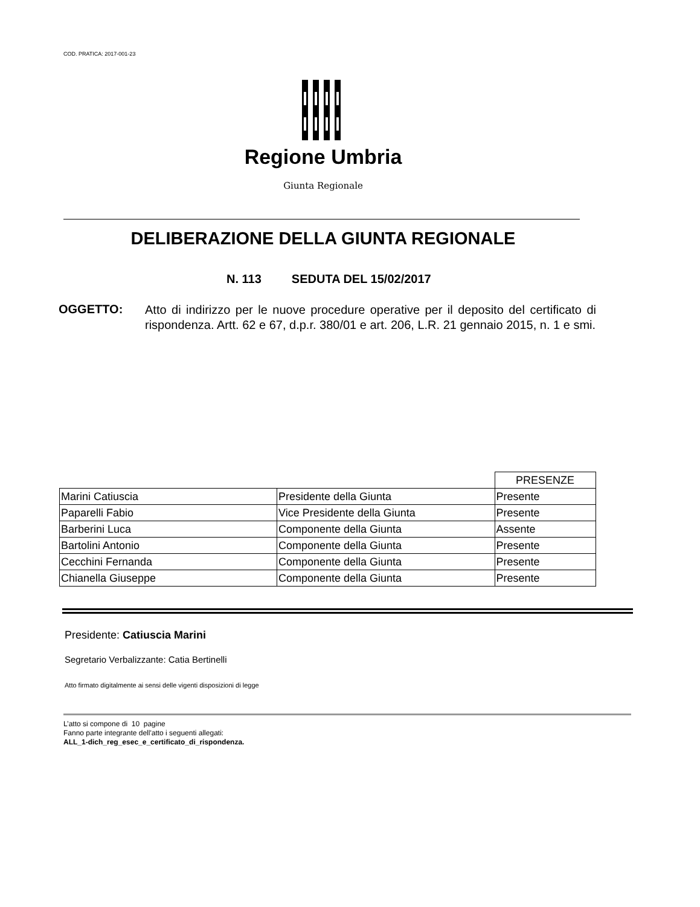COD. PRATICA: 2017-001-23
Regione Umbria
Giunta Regionale
DELIBERAZIONE DELLA GIUNTA REGIONALE
N. 113 SEDUTA DEL 15/02/2017
OGGETTO: Atto di indirizzo per le nuove procedure operative per il deposito del certificato di rispondenza. Artt. 62 e 67, d.p.r. 380/01 e art. 206, L.R. 21 gennaio 2015, n. 1 e smi.
| | | PRESENZE |
| --- | --- | --- |
| Marini Catiuscia | Presidente della Giunta | Presente |
| Paparelli Fabio | Vice Presidente della Giunta | Presente |
| Barberini Luca | Componente della Giunta | Assente |
| Bartolini Antonio | Componente della Giunta | Presente |
| Cecchini Fernanda | Componente della Giunta | Presente |
| Chianella Giuseppe | Componente della Giunta | Presente |
Presidente: Catiuscia Marini
Segretario Verbalizzante: Catia Bertinelli
Atto firmato digitalmente ai sensi delle vigenti disposizioni di legge
L’atto si compone di 10 pagine
Fanno parte integrante dell'atto i seguenti allegati:
ALL_1-dich_reg_esec_e_certificato_di_rispondenza.